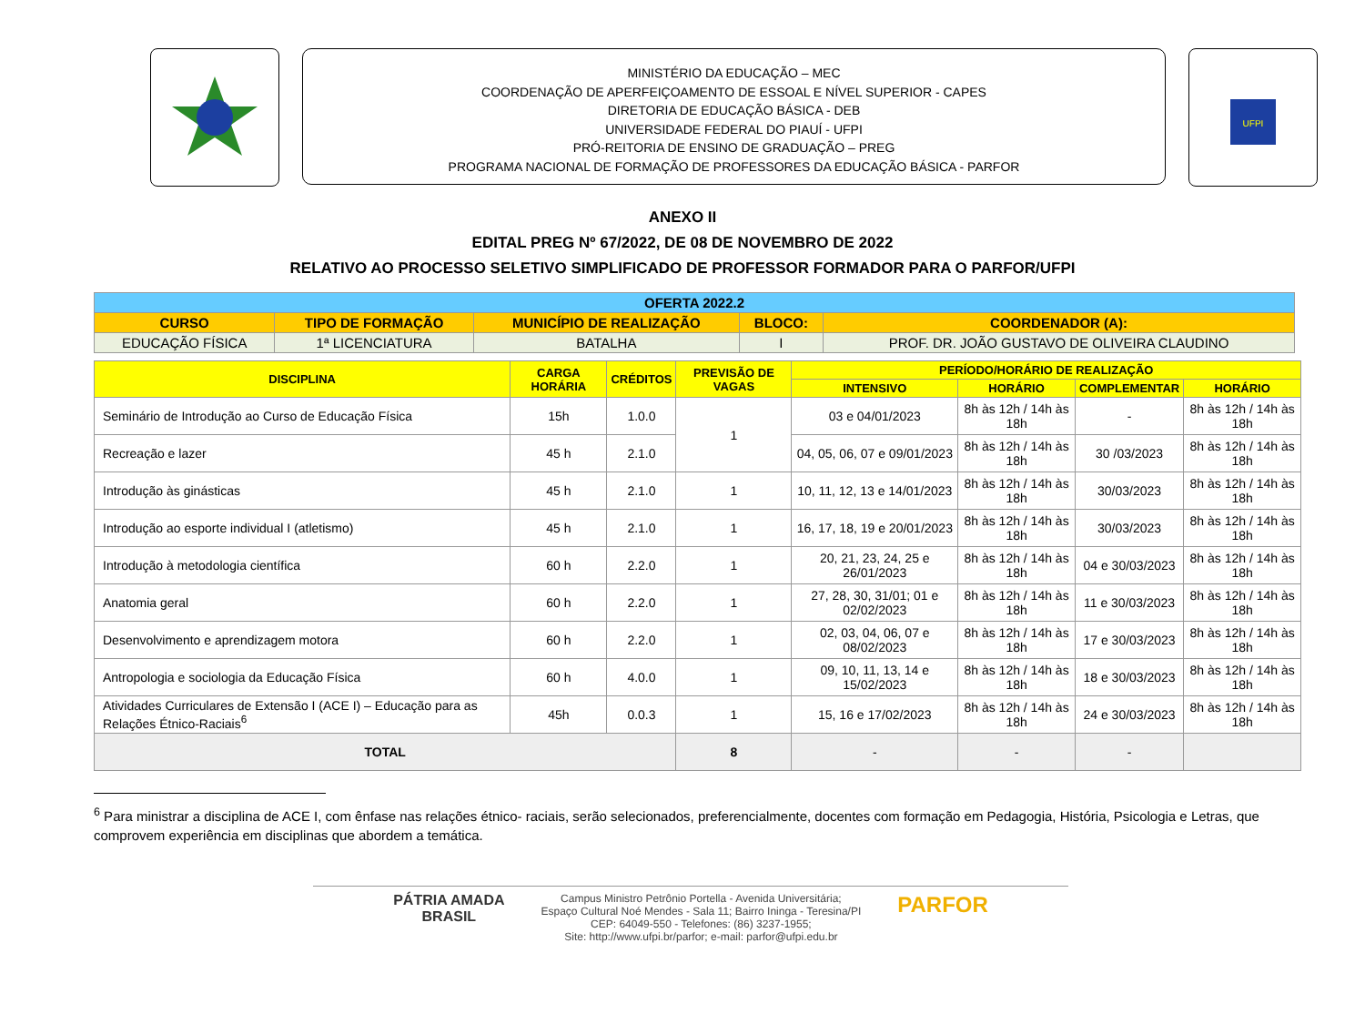MINISTÉRIO DA EDUCAÇÃO – MEC
COORDENAÇÃO DE APERFEIÇOAMENTO DE ESSOAL E NÍVEL SUPERIOR - CAPES
DIRETORIA DE EDUCAÇÃO BÁSICA - DEB
UNIVERSIDADE FEDERAL DO PIAUÍ - UFPI
PRÓ-REITORIA DE ENSINO DE GRADUAÇÃO – PREG
PROGRAMA NACIONAL DE FORMAÇÃO DE PROFESSORES DA EDUCAÇÃO BÁSICA - PARFOR
UFPI
ANEXO II
EDITAL PREG Nº 67/2022, DE 08 DE NOVEMBRO DE 2022
RELATIVO AO PROCESSO SELETIVO SIMPLIFICADO DE PROFESSOR FORMADOR PARA O PARFOR/UFPI
| OFERTA 2022.2 | | | | |
| --- | --- | --- | --- | --- |
| CURSO | TIPO DE FORMAÇÃO | MUNICÍPIO DE REALIZAÇÃO | BLOCO: | COORDENADOR (A): |
| EDUCAÇÃO FÍSICA | 1ª LICENCIATURA | BATALHA | I | PROF. DR. JOÃO GUSTAVO DE OLIVEIRA CLAUDINO |
| DISCIPLINA | CARGA HORÁRIA | CRÉDITOS | PREVISÃO DE VAGAS | PERÍODO/HORÁRIO DE REALIZAÇÃO | | | |
| --- | --- | --- | --- | --- | --- | --- | --- |
| | | | | INTENSIVO | HORÁRIO | COMPLEMENTAR | HORÁRIO |
| Seminário de Introdução ao Curso de Educação Física | 15h | 1.0.0 | 1 | 03 e 04/01/2023 | 8h às 12h / 14h às 18h | - | 8h às 12h / 14h às 18h |
| Recreação e lazer | 45 h | 2.1.0 | | 04, 05, 06, 07 e 09/01/2023 | 8h às 12h / 14h às 18h | 30 /03/2023 | 8h às 12h / 14h às 18h |
| Introdução às ginásticas | 45 h | 2.1.0 | 1 | 10, 11, 12, 13 e 14/01/2023 | 8h às 12h / 14h às 18h | 30/03/2023 | 8h às 12h / 14h às 18h |
| Introdução ao esporte individual I (atletismo) | 45 h | 2.1.0 | 1 | 16, 17, 18, 19 e 20/01/2023 | 8h às 12h / 14h às 18h | 30/03/2023 | 8h às 12h / 14h às 18h |
| Introdução à metodologia científica | 60 h | 2.2.0 | 1 | 20, 21, 23, 24, 25 e 26/01/2023 | 8h às 12h / 14h às 18h | 04 e 30/03/2023 | 8h às 12h / 14h às 18h |
| Anatomia geral | 60 h | 2.2.0 | 1 | 27, 28, 30, 31/01; 01 e 02/02/2023 | 8h às 12h / 14h às 18h | 11 e 30/03/2023 | 8h às 12h / 14h às 18h |
| Desenvolvimento e aprendizagem motora | 60 h | 2.2.0 | 1 | 02, 03, 04, 06, 07 e 08/02/2023 | 8h às 12h / 14h às 18h | 17 e 30/03/2023 | 8h às 12h / 14h às 18h |
| Antropologia e sociologia da Educação Física | 60 h | 4.0.0 | 1 | 09, 10, 11, 13, 14 e 15/02/2023 | 8h às 12h / 14h às 18h | 18 e 30/03/2023 | 8h às 12h / 14h às 18h |
| Atividades Curriculares de Extensão I (ACE I) – Educação para as Relações Étnico-Raciais<sup>6</sup> | 45h | 0.0.3 | 1 | 15, 16 e 17/02/2023 | 8h às 12h / 14h às 18h | 24 e 30/03/2023 | 8h às 12h / 14h às 18h |
| TOTAL | | | 8 | - | - | - | |
<sup>6</sup> Para ministrar a disciplina de ACE I, com ênfase nas relações étnico- raciais, serão selecionados, preferencialmente, docentes com formação em Pedagogia, História, Psicologia e Letras, que comprovem experiência em disciplinas que abordem a temática.
PÁTRIA AMADA
BRASIL
Campus Ministro Petrônio Portella - Avenida Universitária;
Espaço Cultural Noé Mendes - Sala 11; Bairro Ininga - Teresina/PI
CEP: 64049-550 - Telefones: (86) 3237-1955;
Site: http://www.ufpi.br/parfor; e-mail: parfor@ufpi.edu.br
PARFOR